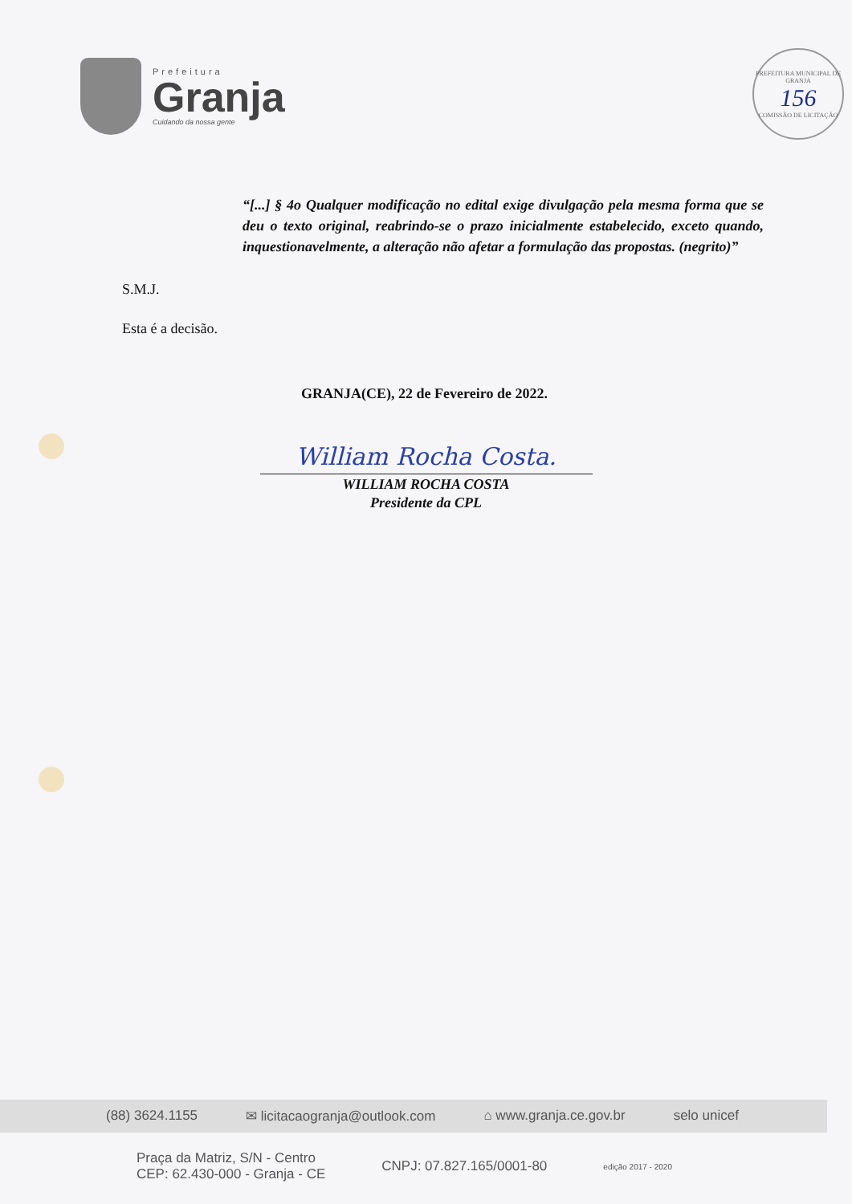Prefeitura
Granja
Cuidando da nossa gente
PREFEITURA MUNICIPAL DE GRANJA
156
COMISSÃO DE LICITAÇÃO
“[...] § 4o Qualquer modificação no edital exige divulgação pela mesma forma que se deu o texto original, reabrindo-se o prazo inicialmente estabelecido, exceto quando, inquestionavelmente, a alteração não afetar a formulação das propostas. (negrito)”
S.M.J.
Esta é a decisão.
GRANJA(CE), 22 de Fevereiro de 2022.
William Rocha Costa.
WILLIAM ROCHA COSTA
Presidente da CPL
(88) 3624.1155 ✉ licitacaogranja@outlook.com ⌂ www.granja.ce.gov.br selo unicef
Praça da Matriz, S/N - Centro
CEP: 62.430-000 - Granja - CE CNPJ: 07.827.165/0001-80 edição 2017 - 2020